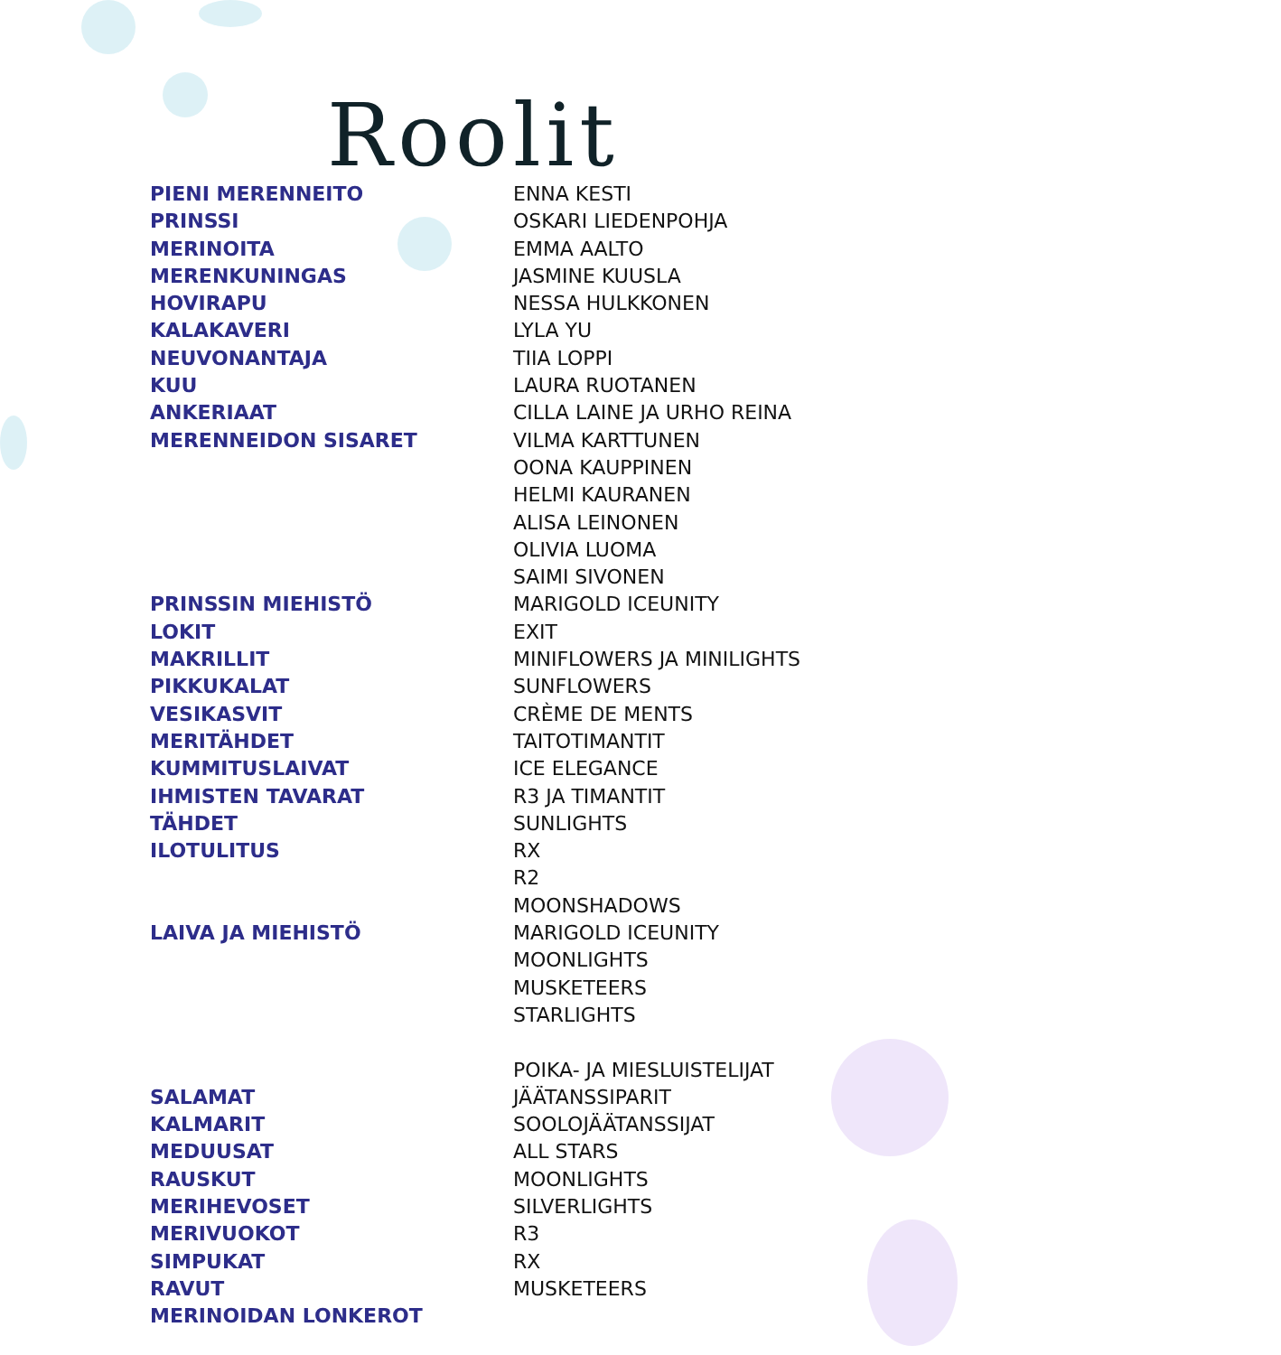Roolit
| PIENI MERENNEITO | ENNA KESTI |
| PRINSSI | OSKARI LIEDENPOHJA |
| MERINOITA | EMMA AALTO |
| MERENKUNINGAS | JASMINE KUUSLA |
| HOVIRAPU | NESSA HULKKONEN |
| KALAKAVERI | LYLA YU |
| NEUVONANTAJA | TIIA LOPPI |
| KUU | LAURA RUOTANEN |
| ANKERIAAT | CILLA LAINE JA URHO REINA |
| MERENNEIDON SISARET | VILMA KARTTUNEN |
| | OONA KAUPPINEN |
| | HELMI KAURANEN |
| | ALISA LEINONEN |
| | OLIVIA LUOMA |
| | SAIMI SIVONEN |
| PRINSSIN MIEHISTÖ | MARIGOLD ICEUNITY |
| LOKIT | EXIT |
| MAKRILLIT | MINIFLOWERS JA MINILIGHTS |
| PIKKUKALAT | SUNFLOWERS |
| VESIKASVIT | CRÈME DE MENTS |
| MERITÄHDET | TAITOTIMANTIT |
| KUMMITUSLAIVAT | ICE ELEGANCE |
| IHMISTEN TAVARAT | R3 JA TIMANTIT |
| TÄHDET | SUNLIGHTS |
| ILOTULITUS | RX |
| | R2 |
| | MOONSHADOWS |
| LAIVA JA MIEHISTÖ | MARIGOLD ICEUNITY |
| | MOONLIGHTS |
| | MUSKETEERS |
| | STARLIGHTS |
| | POIKA- JA MIESLUISTELIJAT |
| SALAMAT | JÄÄTANSSIPARIT |
| KALMARIT | SOOLOJÄÄTANSSIJAT |
| MEDUUSAT | ALL STARS |
| RAUSKUT | MOONLIGHTS |
| MERIHEVOSET | SILVERLIGHTS |
| MERIVUOKOT | R3 |
| SIMPUKAT | RX |
| RAVUT | MUSKETEERS |
| MERINOIDAN LONKEROT | |